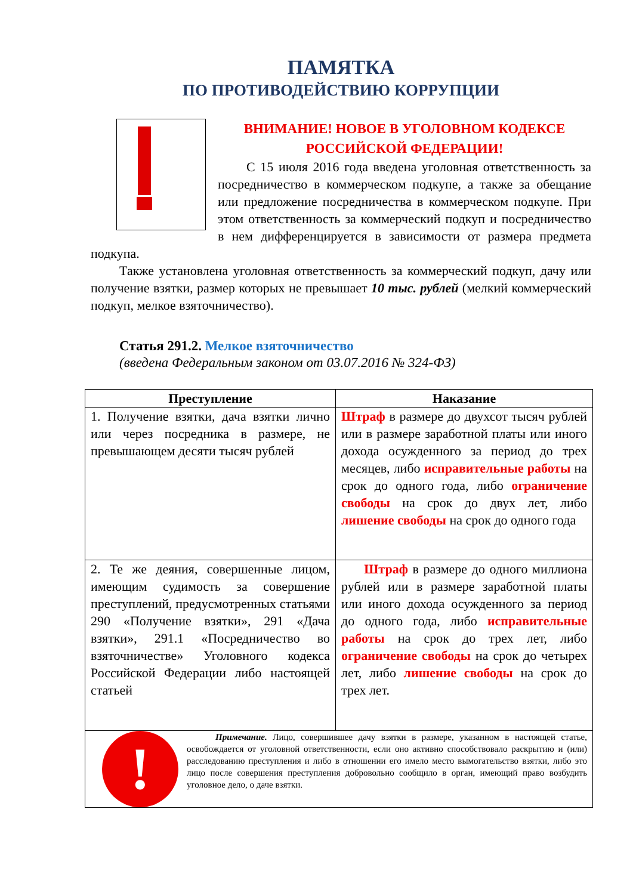ПАМЯТКА
ПО ПРОТИВОДЕЙСТВИЮ КОРРУПЦИИ
ВНИМАНИЕ! НОВОЕ В УГОЛОВНОМ КОДЕКСЕ РОССИЙСКОЙ ФЕДЕРАЦИИ!
С 15 июля 2016 года введена уголовная ответственность за посредничество в коммерческом подкупе, а также за обещание или предложение посредничества в коммерческом подкупе. При этом ответственность за коммерческий подкуп и посредничество в нем дифференцируется в зависимости от размера предмета подкупа.
Также установлена уголовная ответственность за коммерческий подкуп, дачу или получение взятки, размер которых не превышает 10 тыс. рублей (мелкий коммерческий подкуп, мелкое взяточничество).
Статья 291.2. Мелкое взяточничество
(введена Федеральным законом от 03.07.2016 № 324-ФЗ)
| Преступление | Наказание |
| --- | --- |
| 1. Получение взятки, дача взятки лично или через посредника в размере, не превышающем десяти тысяч рублей | Штраф в размере до двухсот тысяч рублей или в размере заработной платы или иного дохода осужденного за период до трех месяцев, либо исправительные работы на срок до одного года, либо ограничение свободы на срок до двух лет, либо лишение свободы на срок до одного года |
| 2. Те же деяния, совершенные лицом, имеющим судимость за совершение преступлений, предусмотренных статьями 290 «Получение взятки», 291 «Дача взятки», 291.1 «Посредничество во взяточничестве» Уголовного кодекса Российской Федерации либо настоящей статьей | Штраф в размере до одного миллиона рублей или в размере заработной платы или иного дохода осужденного за период до одного года, либо исправительные работы на срок до трех лет, либо ограничение свободы на срок до четырех лет, либо лишение свободы на срок до трех лет. |
| ! Примечание. Лицо, совершившее дачу взятки в размере, указанном в настоящей статье, освобождается от уголовной ответственности, если оно активно способствовало раскрытию и (или) расследованию преступления и либо в отношении его имело место вымогательство взятки, либо это лицо после совершения преступления добровольно сообщило в орган, имеющий право возбудить уголовное дело, о даче взятки. | |